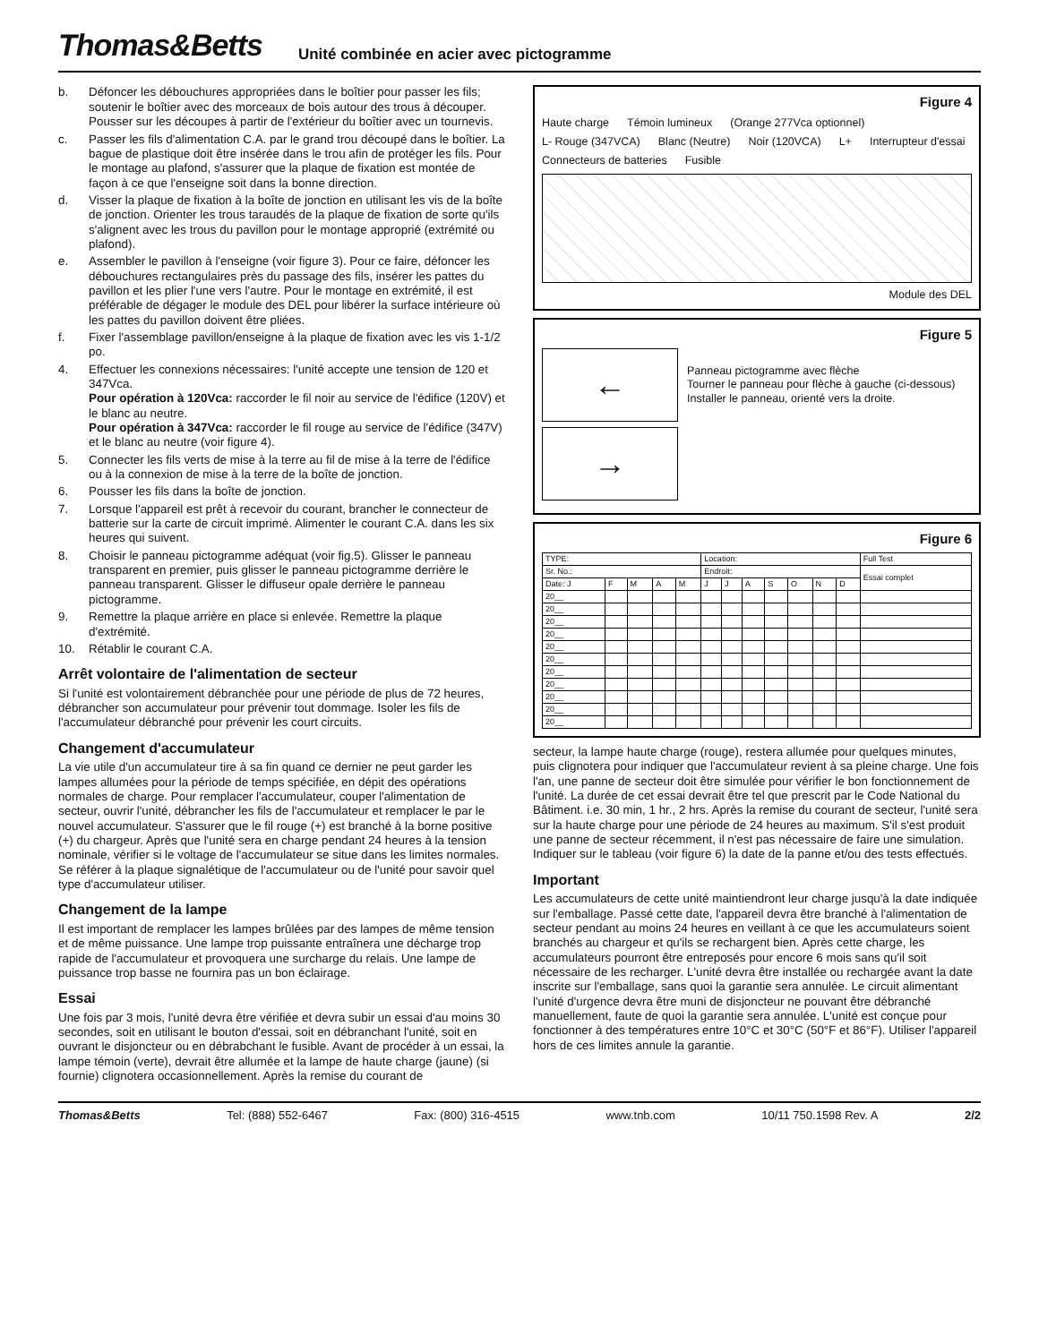Thomas&Betts
Unité combinée en acier avec pictogramme
b. Défoncer les débouchures appropriées dans le boîtier pour passer les fils; soutenir le boîtier avec des morceaux de bois autour des trous à découper. Pousser sur les découpes à partir de l'extérieur du boîtier avec un tournevis.
c. Passer les fils d'alimentation C.A. par le grand trou découpé dans le boîtier. La bague de plastique doit être insérée dans le trou afin de protéger les fils. Pour le montage au plafond, s'assurer que la plaque de fixation est montée de façon à ce que l'enseigne soit dans la bonne direction.
d. Visser la plaque de fixation à la boîte de jonction en utilisant les vis de la boîte de jonction. Orienter les trous taraudés de la plaque de fixation de sorte qu'ils s'alignent avec les trous du pavillon pour le montage approprié (extrémité ou plafond).
e. Assembler le pavillon à l'enseigne (voir figure 3). Pour ce faire, défoncer les débouchures rectangulaires près du passage des fils, insérer les pattes du pavillon et les plier l'une vers l'autre. Pour le montage en extrémité, il est préférable de dégager le module des DEL pour libérer la surface intérieure où les pattes du pavillon doivent être pliées.
f. Fixer l'assemblage pavillon/enseigne à la plaque de fixation avec les vis 1-1/2 po.
4. Effectuer les connexions nécessaires: l'unité accepte une tension de 120 et 347Vca.
Pour opération à 120Vca: raccorder le fil noir au service de l'édifice (120V) et le blanc au neutre.
Pour opération à 347Vca: raccorder le fil rouge au service de l'édifice (347V) et le blanc au neutre (voir figure 4).
5. Connecter les fils verts de mise à la terre au fil de mise à la terre de l'édifice ou à la connexion de mise à la terre de la boîte de jonction.
6. Pousser les fils dans la boîte de jonction.
7. Lorsque l'appareil est prêt à recevoir du courant, brancher le connecteur de batterie sur la carte de circuit imprimé. Alimenter le courant C.A. dans les six heures qui suivent.
8. Choisir le panneau pictogramme adéquat (voir fig.5). Glisser le panneau transparent en premier, puis glisser le panneau pictogramme derrière le panneau transparent. Glisser le diffuseur opale derrière le panneau pictogramme.
9. Remettre la plaque arrière en place si enlevée. Remettre la plaque d'extrémité.
10. Rétablir le courant C.A.
Arrêt volontaire de l'alimentation de secteur
Si l'unité est volontairement débranchée pour une période de plus de 72 heures, débrancher son accumulateur pour prévenir tout dommage. Isoler les fils de l'accumulateur débranché pour prévenir les court circuits.
Changement d'accumulateur
La vie utile d'un accumulateur tire à sa fin quand ce dernier ne peut garder les lampes allumées pour la période de temps spécifiée, en dépit des opérations normales de charge. Pour remplacer l'accumulateur, couper l'alimentation de secteur, ouvrir l'unité, débrancher les fils de l'accumulateur et remplacer le par le nouvel accumulateur. S'assurer que le fil rouge (+) est branché à la borne positive (+) du chargeur. Après que l'unité sera en charge pendant 24 heures à la tension nominale, vérifier si le voltage de l'accumulateur se situe dans les limites normales. Se référer à la plaque signalétique de l'accumulateur ou de l'unité pour savoir quel type d'accumulateur utiliser.
Changement de la lampe
Il est important de remplacer les lampes brûlées par des lampes de même tension et de même puissance. Une lampe trop puissante entraînera une décharge trop rapide de l'accumulateur et provoquera une surcharge du relais. Une lampe de puissance trop basse ne fournira pas un bon éclairage.
Essai
Une fois par 3 mois, l'unité devra être vérifiée et devra subir un essai d'au moins 30 secondes, soit en utilisant le bouton d'essai, soit en débranchant l'unité, soit en ouvrant le disjoncteur ou en débrabchant le fusible. Avant de procéder à un essai, la lampe témoin (verte), devrait être allumée et la lampe de haute charge (jaune) (si fournie) clignotera occasionnellement. Après la remise du courant de
Figure 4
Haute charge Témoin lumineux (Orange 277Vca optionnel) L- Rouge (347VCA) Blanc (Neutre) Noir (120VCA) L+ Interrupteur d'essai Connecteurs de batteries Fusible
Module des DEL
Figure 5
←
Panneau pictogramme avec flèche
Tourner le panneau pour flèche à gauche (ci-dessous)
Installer le panneau, orienté vers la droite.
→
Figure 6
| TYPE: | | | | | Location: | | | | | | | Full Test |
| --- | --- | --- | --- | --- | --- | --- | --- | --- | --- | --- | --- | --- |
| Sr. No.: | | | | | Endroit: | | | | | | | Essai complet |
| Date: J | F | M | A | M | J | J | A | S | O | N | D | |
| 20__ | | | | | | | | | | | | |
| 20__ | | | | | | | | | | | | |
| 20__ | | | | | | | | | | | | |
| 20__ | | | | | | | | | | | | |
| 20__ | | | | | | | | | | | | |
| 20__ | | | | | | | | | | | | |
| 20__ | | | | | | | | | | | | |
| 20__ | | | | | | | | | | | | |
| 20__ | | | | | | | | | | | | |
| 20__ | | | | | | | | | | | | |
| 20__ | | | | | | | | | | | | |
secteur, la lampe haute charge (rouge), restera allumée pour quelques minutes, puis clignotera pour indiquer que l'accumulateur revient à sa pleine charge. Une fois l'an, une panne de secteur doit être simulée pour vérifier le bon fonctionnement de l'unité. La durée de cet essai devrait être tel que prescrit par le Code National du Bâtiment. i.e. 30 min, 1 hr., 2 hrs. Après la remise du courant de secteur, l'unité sera sur la haute charge pour une période de 24 heures au maximum. S'il s'est produit une panne de secteur récemment, il n'est pas nécessaire de faire une simulation. Indiquer sur le tableau (voir figure 6) la date de la panne et/ou des tests effectués.
Important
Les accumulateurs de cette unité maintiendront leur charge jusqu'à la date indiquée sur l'emballage. Passé cette date, l'appareil devra être branché à l'alimentation de secteur pendant au moins 24 heures en veillant à ce que les accumulateurs soient branchés au chargeur et qu'ils se rechargent bien. Après cette charge, les accumulateurs pourront être entreposés pour encore 6 mois sans qu'il soit nécessaire de les recharger. L'unité devra être installée ou rechargée avant la date inscrite sur l'emballage, sans quoi la garantie sera annulée. Le circuit alimentant l'unité d'urgence devra être muni de disjoncteur ne pouvant être débranché manuellement, faute de quoi la garantie sera annulée. L'unité est conçue pour fonctionner à des températures entre 10°C et 30°C (50°F et 86°F). Utiliser l'appareil hors de ces limites annule la garantie.
Thomas&Betts Tel: (888) 552-6467 Fax: (800) 316-4515 www.tnb.com 10/11 750.1598 Rev. A 2/2